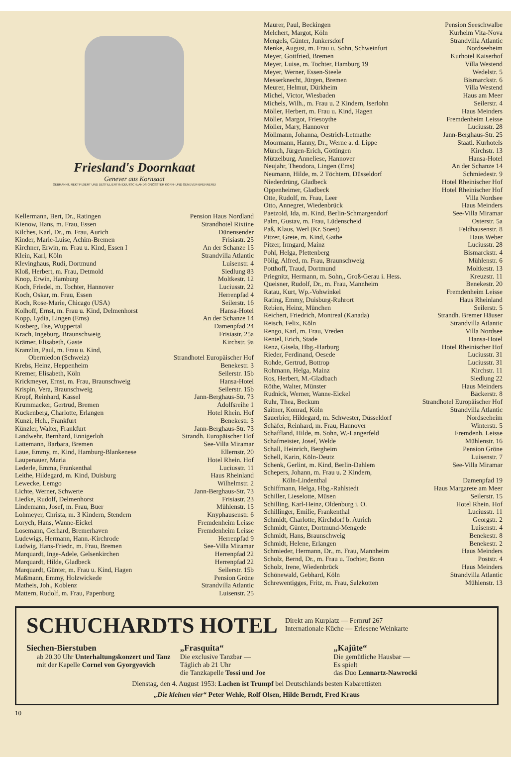Friesland's Doornkaat
Genever aus Kornsaat
GEBRANNT, REKTIFIZIERT UND DESTILLIERT IN DEUTSCHLANDS GRÖSSTER KORN- UND GENEVER-BRENNEREI
| Kellermann, Bert, Dr., Ratingen | Pension Haus Nordland |
| Kienow, Hans, m. Frau, Essen | Strandhotel Rixtine |
| Kilches, Karl, Dr., m. Frau, Aurich | Dünensender |
| Kinder, Marie-Luise, Achim-Bremen | Frisiastr. 25 |
| Kirchner, Erwin, m. Frau u. Kind, Essen I | An der Schanze 15 |
| Klein, Karl, Köln | Strandvilla Atlantic |
| Klevinghaus, Rudi, Dortmund | Luisenstr. 4 |
| Kloß, Herbert, m. Frau, Detmold | Siedlung 83 |
| Knop, Erwin, Hamburg | Moltkestr. 12 |
| Koch, Friedel, m. Tochter, Hannover | Luciusstr. 22 |
| Koch, Oskar, m. Frau, Essen | Herrenpfad 4 |
| Koch, Rose-Marie, Chicago (USA) | Seilerstr. 16 |
| Kolhoff, Ernst, m. Frau u. Kind, Delmenhorst | Hansa-Hotel |
| Kopp, Lydia, Lingen (Ems) | An der Schanze 14 |
| Kosberg, Ilse, Wuppertal | Damenpfad 24 |
| Krach, Ingeburg, Braunschweig | Frisiastr. 25a |
| Krämer, Elisabeth, Gaste | Kirchstr. 9a |
| Kranzlin, Paul, m. Frau u. Kind, | |
| Oberniedon (Schweiz) | Strandhotel Europäischer Hof |
| Krebs, Heinz, Heppenheim | Benekestr. 3 |
| Kremer, Elisabeth, Köln | Seilerstr. 15b |
| Krickmeyer, Ernst, m. Frau, Braunschweig | Hansa-Hotel |
| Krispin, Vera, Braunschweig | Seilerstr. 15b |
| Kropf, Reinhard, Kassel | Jann-Berghaus-Str. 73 |
| Krummacker, Gertrud, Bremen | Adolfsreihe 1 |
| Kuckenberg, Charlotte, Erlangen | Hotel Rhein. Hof |
| Kunzi, Hch., Frankfurt | Benekestr. 3 |
| Künzler, Walter, Frankfurt | Jann-Berghaus-Str. 73 |
| Landwehr, Bernhard, Ennigerloh | Strandh. Europäischer Hof |
| Lattemann, Barbara, Bremen | See-Villa Miramar |
| Laue, Emmy, m. Kind, Hamburg-Blankenese | Ellernstr. 20 |
| Laupenauer, Maria | Hotel Rhein. Hof |
| Lederle, Emma, Frankenthal | Luciusstr. 11 |
| Leithe, Hildegard, m. Kind, Duisburg | Haus Rheinland |
| Lewecke, Lemgo | Wilhelmstr. 2 |
| Lichte, Werner, Schwerte | Jann-Berghaus-Str. 73 |
| Liedke, Rudolf, Delmenhorst | Frisiastr. 23 |
| Lindemann, Josef, m. Frau, Buer | Mühlenstr. 15 |
| Lohmeyer, Christa, m. 3 Kindern, Stendern | Knyphausenstr. 6 |
| Lorych, Hans, Wanne-Eickel | Fremdenheim Leisse |
| Losemann, Gerhard, Bremerhaven | Fremdenheim Leisse |
| Ludewigs, Hermann, Hann.-Kirchrode | Herrenpfad 9 |
| Ludwig, Hans-Friedr., m. Frau, Bremen | See-Villa Miramar |
| Marquardt, Inge-Adele, Gelsenkirchen | Herrenpfad 22 |
| Marquardt, Hilde, Gladbeck | Herrenpfad 22 |
| Marquardt, Günter, m. Frau u. Kind, Hagen | Seilerstr. 15b |
| Maßmann, Emmy, Holzwickede | Pension Gröne |
| Matheis, Joh., Koblenz | Strandvilla Atlantic |
| Mattern, Rudolf, m. Frau, Papenburg | Luisenstr. 25 |
| Maurer, Paul, Beckingen | Pension Seeschwalbe |
| Melchert, Margot, Köln | Kurheim Vita-Nova |
| Mengels, Günter, Junkersdorf | Strandvilla Atlantic |
| Menke, August, m. Frau u. Sohn, Schweinfurt | Nordseeheim |
| Meyer, Gottfried, Bremen | Kurhotel Kaiserhof |
| Meyer, Luise, m. Tochter, Hamburg 19 | Villa Westend |
| Meyer, Werner, Essen-Steele | Wedelstr. 5 |
| Messerknecht, Jürgen, Bremen | Bismarckstr. 6 |
| Meurer, Helmut, Dürkheim | Villa Westend |
| Michel, Victor, Wiesbaden | Haus am Meer |
| Michels, Wilh., m. Frau u. 2 Kindern, Iserlohn | Seilerstr. 4 |
| Möller, Herbert, m. Frau u. Kind, Hagen | Haus Meinders |
| Möller, Margot, Friesoythe | Fremdenheim Leisse |
| Möller, Mary, Hannover | Luciusstr. 28 |
| Möllmann, Johanna, Oestrich-Letmathe | Jann-Berghaus-Str. 25 |
| Moormann, Hanny, Dr., Werne a. d. Lippe | Staatl. Kurhotels |
| Münch, Jürgen-Erich, Göttingen | Kirchstr. 13 |
| Mützelburg, Anneliese, Hannover | Hansa-Hotel |
| Neujahr, Theodora, Lingen (Ems) | An der Schanze 14 |
| Neumann, Hilde, m. 2 Töchtern, Düsseldorf | Schmiedestr. 9 |
| Niederdrüng, Gladbeck | Hotel Rheinischer Hof |
| Oppenheimer, Gladbeck | Hotel Rheinischer Hof |
| Otte, Rudolf, m. Frau, Leer | Villa Nordsee |
| Otto, Annegret, Wiedenbrück | Haus Meinders |
| Paetzold, Ida, m. Kind, Berlin-Schmargendorf | See-Villa Miramar |
| Palm, Gustav, m. Frau, Lüdenscheid | Osterstr. 5a |
| Paß, Klaus, Werl (Kr. Soest) | Feldhausenstr. 8 |
| Pitzer, Grete, m. Kind, Gathe | Haus Weber |
| Pitzer, Irmgard, Mainz | Luciusstr. 28 |
| Pohl, Helga, Plettenberg | Bismarckstr. 4 |
| Pölig, Alfred, m. Frau, Braunschweig | Mühlenstr. 6 |
| Potthoff, Traud, Dortmund | Moltkestr. 13 |
| Priegnitz, Hermann, m. Sohn,, Groß-Gerau i. Hess. | Kreuzstr. 11 |
| Queisner, Rudolf, Dr., m. Frau, Mannheim | Benekestr. 20 |
| Ratau, Kurt, Wp.-Vohwinkel | Fremdenheim Leisse |
| Rating, Emmy, Duisburg-Ruhrort | Haus Rheinland |
| Rebien, Heinz, München | Seilerstr. 5 |
| Reichert, Friedrich, Montreal (Kanada) | Strandh. Bremer Häuser |
| Reisch, Felix, Köln | Strandvilla Atlantic |
| Rengo, Karl, m. Frau, Vreden | Villa Nordsee |
| Rentel, Erich, Stade | Hansa-Hotel |
| Renz, Gisela, Hbg.-Harburg | Hotel Rheinischer Hof |
| Rieder, Ferdinand, Oesede | Luciusstr. 31 |
| Rohde, Gertrud, Bottrop | Luciusstr. 31 |
| Rohmann, Helga, Mainz | Kirchstr. 11 |
| Ros, Herbert, M.-Gladbach | Siedlung 22 |
| Röthe, Walter, Münster | Haus Meinders |
| Rudnick, Werner, Wanne-Eickel | Bäckerstr. 8 |
| Ruhr, Thea, Beckum | Strandhotel Europäischer Hof |
| Saitner, Konrad, Köln | Strandvilla Atlantic |
| Sauerbier, Hildegard, m. Schwester, Düsseldorf | Nordseeheim |
| Schäfer, Reinhard, m. Frau, Hannover | Winterstr. 5 |
| Schaffland, Hilde, m. Sohn, W.-Langerfeld | Fremdenh. Leisse |
| Schafmeister, Josef, Welde | Mühlenstr. 16 |
| Schall, Heinrich, Bergheim | Pension Gröne |
| Schell, Karin, Köln-Deutz | Luisenstr. 7 |
| Schenk, Gerlint, m. Kind, Berlin-Dahlem | See-Villa Miramar |
| Schepers, Johann, m. Frau u. 2 Kindern, | |
| Köln-Lindenthal | Damenpfad 19 |
| Schiffmann, Helga, Hbg.-Rahlstedt | Haus Margarete am Meer |
| Schiller, Lieselotte, Müsen | Seilerstr. 15 |
| Schilling, Karl-Heinz, Oldenburg i. O. | Hotel Rhein. Hof |
| Schillinger, Emilie, Frankenthal | Luciusstr. 11 |
| Schmidt, Charlotte, Kirchdorf b. Aurich | Georgstr. 2 |
| Schmidt, Günter, Dortmund-Mengede | Luisenstr. 4 |
| Schmidt, Hans, Braunschweig | Benekestr. 8 |
| Schmidt, Helene, Erlangen | Benekestr. 2 |
| Schmieder, Hermann, Dr., m. Frau, Mannheim | Haus Meinders |
| Scholz, Bernd, Dr., m. Frau u. Tochter, Bonn | Poststr. 4 |
| Scholz, Irene, Wiedenbrück | Haus Meinders |
| Schönewald, Gebhard, Köln | Strandvilla Atlantic |
| Schrewentigges, Fritz, m. Frau, Salzkotten | Mühlenstr. 13 |
SCHUCHARDTS HOTEL Direkt am Kurplatz — Fernruf 267
Internationale Küche — Erlesene Weinkarte
Siechen-Bierstuben
ab 20.30 Uhr Unterhaltungskonzert und Tanz
mit der Kapelle Cornel von Gyorgyovich
„Frasquita“
Die exclusive Tanzbar —
Täglich ab 21 Uhr
die Tanzkapelle Tossi und Joe
„Kajüte“
Die gemütliche Hausbar —
Es spielt
das Duo Lennartz-Nawrocki
Dienstag, den 4. August 1953: Lachen ist Trumpf bei Deutschlands besten Kabarettisten
„Die kleinen vier“ Peter Wehle, Rolf Olsen, Hilde Berndt, Fred Kraus
10